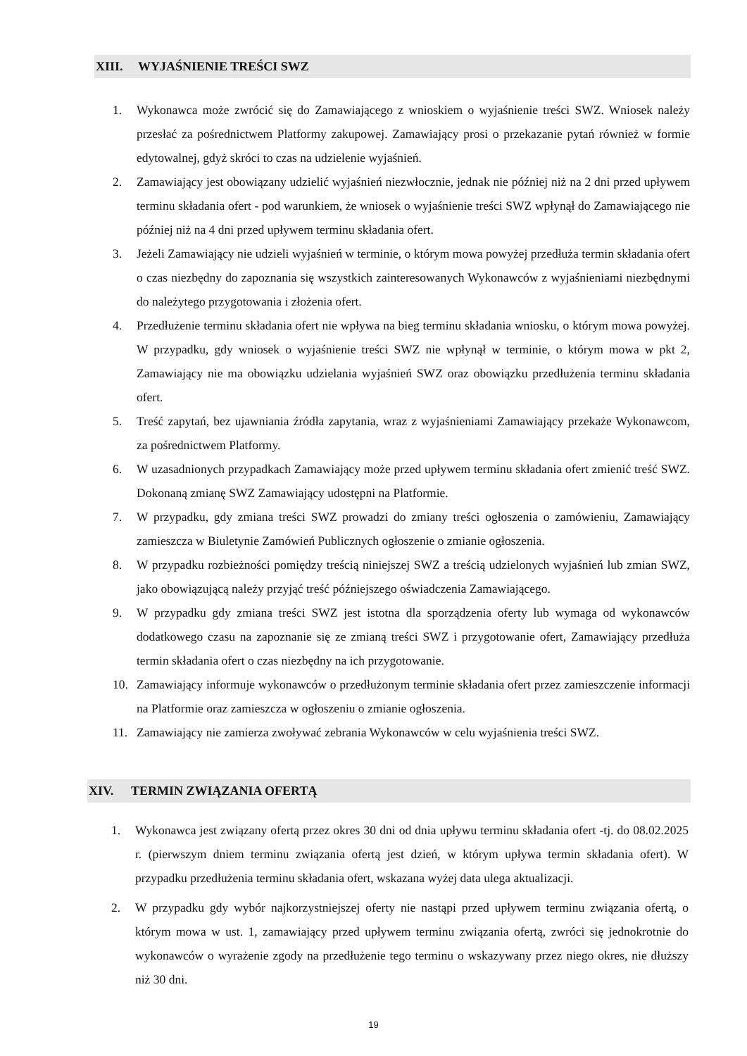XIII. WYJAŚNIENIE TREŚCI SWZ
1. Wykonawca może zwrócić się do Zamawiającego z wnioskiem o wyjaśnienie treści SWZ. Wniosek należy przesłać za pośrednictwem Platformy zakupowej. Zamawiający prosi o przekazanie pytań również w formie edytowalnej, gdyż skróci to czas na udzielenie wyjaśnień.
2. Zamawiający jest obowiązany udzielić wyjaśnień niezwłocznie, jednak nie później niż na 2 dni przed upływem terminu składania ofert - pod warunkiem, że wniosek o wyjaśnienie treści SWZ wpłynął do Zamawiającego nie później niż na 4 dni przed upływem terminu składania ofert.
3. Jeżeli Zamawiający nie udzieli wyjaśnień w terminie, o którym mowa powyżej przedłuża termin składania ofert o czas niezbędny do zapoznania się wszystkich zainteresowanych Wykonawców z wyjaśnieniami niezbędnymi do należytego przygotowania i złożenia ofert.
4. Przedłużenie terminu składania ofert nie wpływa na bieg terminu składania wniosku, o którym mowa powyżej. W przypadku, gdy wniosek o wyjaśnienie treści SWZ nie wpłynął w terminie, o którym mowa w pkt 2, Zamawiający nie ma obowiązku udzielania wyjaśnień SWZ oraz obowiązku przedłużenia terminu składania ofert.
5. Treść zapytań, bez ujawniania źródła zapytania, wraz z wyjaśnieniami Zamawiający przekaże Wykonawcom, za pośrednictwem Platformy.
6. W uzasadnionych przypadkach Zamawiający może przed upływem terminu składania ofert zmienić treść SWZ. Dokonaną zmianę SWZ Zamawiający udostępni na Platformie.
7. W przypadku, gdy zmiana treści SWZ prowadzi do zmiany treści ogłoszenia o zamówieniu, Zamawiający zamieszcza w Biuletynie Zamówień Publicznych ogłoszenie o zmianie ogłoszenia.
8. W przypadku rozbieżności pomiędzy treścią niniejszej SWZ a treścią udzielonych wyjaśnień lub zmian SWZ, jako obowiązującą należy przyjąć treść późniejszego oświadczenia Zamawiającego.
9. W przypadku gdy zmiana treści SWZ jest istotna dla sporządzenia oferty lub wymaga od wykonawców dodatkowego czasu na zapoznanie się ze zmianą treści SWZ i przygotowanie ofert, Zamawiający przedłuża termin składania ofert o czas niezbędny na ich przygotowanie.
10. Zamawiający informuje wykonawców o przedłużonym terminie składania ofert przez zamieszczenie informacji na Platformie oraz zamieszcza w ogłoszeniu o zmianie ogłoszenia.
11. Zamawiający nie zamierza zwoływać zebrania Wykonawców w celu wyjaśnienia treści SWZ.
XIV. TERMIN ZWIĄZANIA OFERTĄ
1. Wykonawca jest związany ofertą przez okres 30 dni od dnia upływu terminu składania ofert -tj. do 08.02.2025 r. (pierwszym dniem terminu związania ofertą jest dzień, w którym upływa termin składania ofert). W przypadku przedłużenia terminu składania ofert, wskazana wyżej data ulega aktualizacji.
2. W przypadku gdy wybór najkorzystniejszej oferty nie nastąpi przed upływem terminu związania ofertą, o którym mowa w ust. 1, zamawiający przed upływem terminu związania ofertą, zwróci się jednokrotnie do wykonawców o wyrażenie zgody na przedłużenie tego terminu o wskazywany przez niego okres, nie dłuższy niż 30 dni.
19